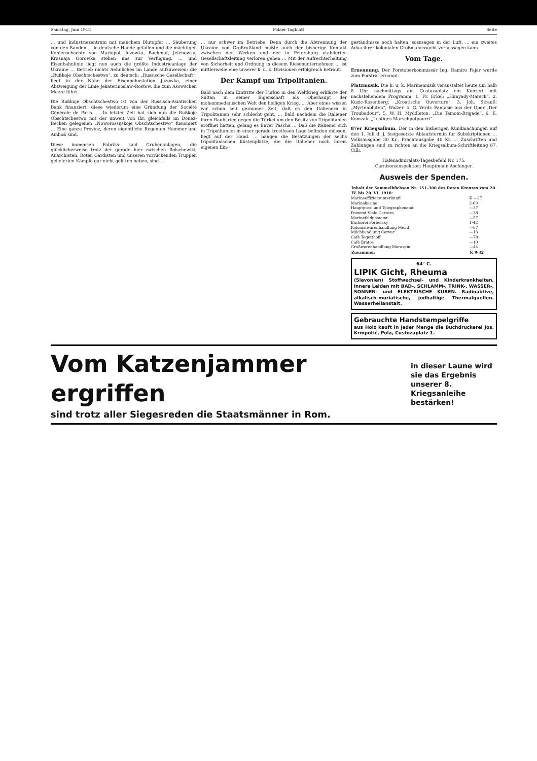Samstag, Juni 1918 Polaer Tagblatt Seite
… und Industriezentrum mit manchem Blutopfer … Säuberung von den Banden … in deutsche Hände gefallen und die mächtigen Kohlenschächte von Mariupol, Juzowka, Bachmut, Jelenowka, Krasnaja Gorowka stehen uns zur Verfügung. … und Eisenbahnlinie liegt nun auch die größte Industrieanlage der Ukraine … Betrieb nichts Aehnliches im Lande aufzuweisen: die „Rußkoje Obschtschestwo“, zu deutsch: „Russische Gesellschaft“, liegt in der Nähe der Eisenbahnstation Juzowka, einer Abzweigung der Linie Jekaterinoslaw–Rostow, die zum Asowschen Meere führt.
Die Rußkoje Obschtschestwo ist von der Russisch-Asiatischen Bank finanziert; diese wiederum eine Gründung der Société Générale de Paris. … In letzter Zeit hat sich nun die Rußkoje Obschtschestwo mit der unweit von ihr, gleichfalls im Donez-Becken gelegenen „Noworossijskoje Obschtschestwo“ fusioniert … Eine ganze Provinz, deren eigentliche Regenten Hammer und Amboß sind.
Diese immensen Fabriks- und Grubenanlagen, die glücklicherweise trotz der gerade hier zwischen Bolschewiki, Anarchisten, Roten Gardisten und unseren vorrückenden Truppen gelieferten Kämpfe gar nicht gelitten haben, sind …
… nur schwer im Betriebe. Denn durch die Abtrennung der Ukraine von Großrußland mußte auch der bisherige Kontakt zwischen den Werken und der in Petersburg etablierten Gesellschaftsleitung verloren gehen … Mit der Aufrechterhaltung von Sicherheit und Ordnung in diesem Riesenunternehmen … ist mittlerweile eine unserer k. u. k. Divisionen erfolgreich betraut.
Der Kampf um Tripolitanien.
Bald nach dem Eintritte der Türkei in den Weltkrieg erklärte der Sultan in seiner Eigenschaft als Oberhaupt der mohammedanischen Welt den heiligen Krieg. … Aber eines wissen wir schon seit geraumer Zeit, daß es den Italienern in Tripolitanien sehr schlecht geht. … Bald nachdem die Italiener ihren Raubkrieg gegen die Türkei um den Besitz von Tripolitanien eröffnet hatten, gelang es Enver Pascha … Daß die Italiener sich in Tripolitanien in einer gerade trostlosen Lage befinden müssen, liegt auf der Hand. … hängen die Besatzungen der sechs tripolitanischen Küstenplätze, die die Italiener noch ihrem eigenen Ein-
geständnisse noch halten, sozusagen in der Luft. … ein zweites Adua ihrer kolonialen Großmannssucht voraussagen kann.
Vom Tage.
Ernennung. Der Forstoberkommissär Ing. Ramiro Fajar wurde zum Forstrat ernannt.
Platzmusik. Die k. u. k. Marinemusik veranstaltet heute um halb 8 Uhr nachmittags am Custozaplatz ein Konzert mit nachstehendem Programm: 1. Fr. Erkel: „Hunyady-Marsch“. 2. Kuzic-Rosenberg: „Kroatische Ouverture“. 3. Joh. Strauß: „Myrtenblüten“, Walzer. 4. G. Verdi: Fantasie aus der Oper „Der Troubadour“. 5. W. H. Myddleton: „Die Tamom-Brigade“. 6. K. Komzak: „Lustiges Marschpotpourri“.
87er Kriegsalbum. Der in den bisherigen Kundmachungen auf den 1. Juli d. J. festgesetzte Ablaufstermin für Subskriptionen … Volksausgabe 30 Kr., Prachtausgabe 40 Kr. … Zuschriften und Zahlungen sind zu richten an die Kriegsalbum-Schriftleitung 87, Cilli.
Hafenadmiralats-Tagesbefehl Nr. 175.
Garnisonsinspektion: Hauptmann Aschinger.
Ausweis der Spenden.
| Inhalt der Sammelbüchsen Nr. 151–300 des Roten Kreuzes vom 20. IV. bis 20. VI. 1918: | |
| --- | --- |
| Marineoffiziersunterkunft | K —27 |
| Marinekasino | 2·69 |
| Hauptpost- und Telegraphenamt | —37 |
| Postamt Viale Carrara | —38 |
| Marinefeldpostamt | —57 |
| Bäckerei Forbelsky | 1·42 |
| Kolonialwarenhandlung Meinl | —67 |
| Milchhandlung Cervar | —13 |
| Café Tegetthoff | —78 |
| Café Bratos | —10 |
| Großwarenhandlung Maraspin | —44 |
| Zusammen | K 9·32 |
64° C.
LIPIK Gicht, Rheuma
(Slavonien) Stoffwechsel- und Kinderkrankheiten, innere Leiden mit BAD-, SCHLAMM-, TRINK-, WASSER-, SONNEN- und ELEKTRISCHE KUREN. Radioaktive, alkalisch-muriatische, jodhältige Thermalquellen. Wasserheilanstalt.
Gebrauchte Handstempelgriffe
aus Holz kauft in jeder Menge die Buchdruckerei Jos. Krmpotić, Pola, Custozaplatz 1.
Vom Katzenjammer ergriffen
sind trotz aller Siegesreden die Staatsmänner in Rom.
in dieser Laune wird sie das Ergebnis unserer 8. Kriegsanleihe bestärken!